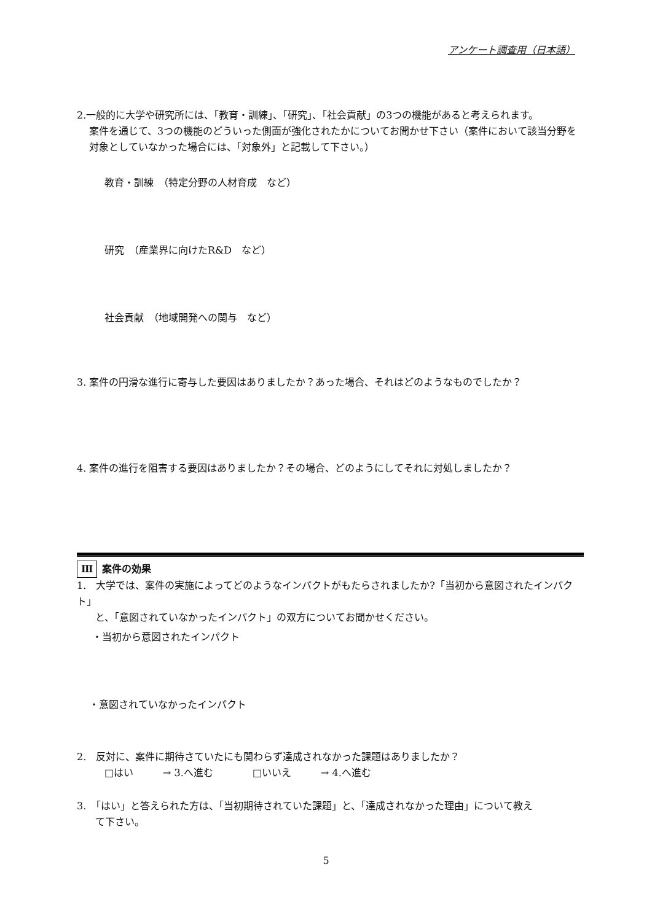アンケート調査用（日本語）
2.一般的に大学や研究所には、「教育・訓練」、「研究」、「社会貢献」の3つの機能があると考えられます。
案件を通じて、3つの機能のどういった側面が強化されたかについてお聞かせ下さい（案件において該当分野を対象としていなかった場合には、「対象外」と記載して下さい。）
教育・訓練　（特定分野の人材育成　など）
研究　（産業界に向けたR&D　など）
社会貢献　（地域開発への関与　など）
3. 案件の円滑な進行に寄与した要因はありましたか？あった場合、それはどのようなものでしたか？
4. 案件の進行を阻害する要因はありましたか？その場合、どのようにしてそれに対処しましたか？
Ⅲ 案件の効果
1.　大学では、案件の実施によってどのようなインパクトがもたらされましたか?「当初から意図されたインパクト」
と、「意図されていなかったインパクト」の双方についてお聞かせください。
・当初から意図されたインパクト
・意図されていなかったインパクト
2.　反対に、案件に期待さていたにも関わらず達成されなかった課題はありましたか？
□はい　　　→ 3.へ進む　　　　□いいえ　　　→ 4.へ進む
3.　「はい」と答えられた方は、「当初期待されていた課題」と、「達成されなかった理由」について教え
て下さい。
5